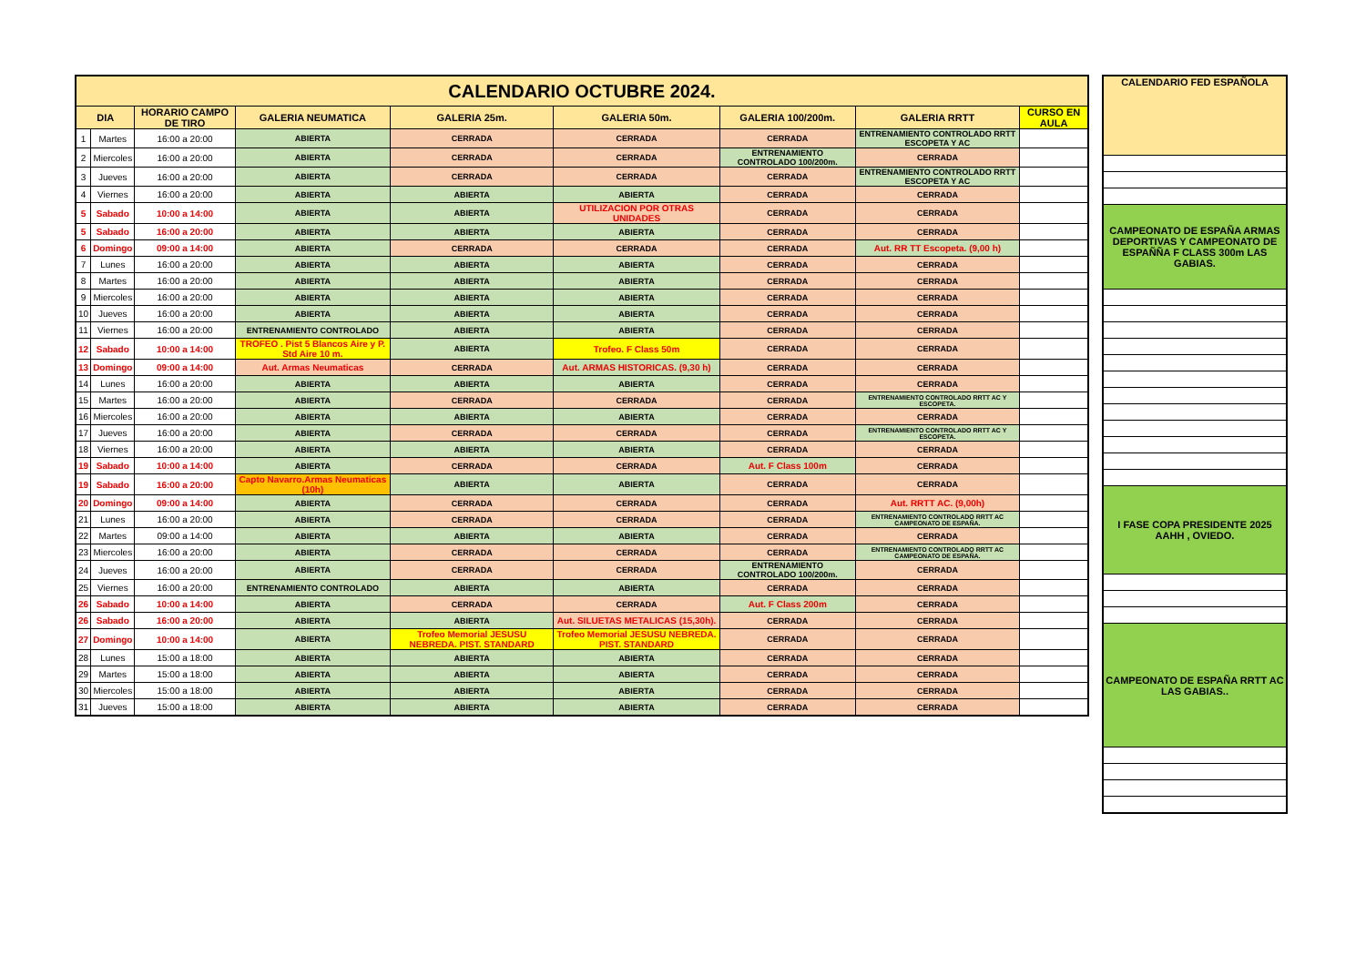| CALENDARIO OCTUBRE 2024. | | | | | | | | |
| --- | --- | --- | --- | --- | --- | --- | --- | --- |
| DIA | | HORARIO CAMPO DE TIRO | GALERIA NEUMATICA | GALERIA 25m. | GALERIA 50m. | GALERIA 100/200m. | GALERIA RRTT | CURSO EN AULA |
| 1 | Martes | 16:00 a 20:00 | ABIERTA | CERRADA | CERRADA | CERRADA | ENTRENAMIENTO CONTROLADO RRTT ESCOPETA Y AC | |
| 2 | Miercoles | 16:00 a 20:00 | ABIERTA | CERRADA | CERRADA | ENTRENAMIENTO CONTROLADO 100/200m. | CERRADA | |
| 3 | Jueves | 16:00 a 20:00 | ABIERTA | CERRADA | CERRADA | CERRADA | ENTRENAMIENTO CONTROLADO RRTT ESCOPETA Y AC | |
| 4 | Viernes | 16:00 a 20:00 | ABIERTA | ABIERTA | ABIERTA | CERRADA | CERRADA | |
| 5 | Sabado | 10:00 a 14:00 | ABIERTA | ABIERTA | UTILIZACION POR OTRAS UNIDADES | CERRADA | CERRADA | |
| 5 | Sabado | 16:00 a 20:00 | ABIERTA | ABIERTA | ABIERTA | CERRADA | CERRADA | |
| 6 | Domingo | 09:00 a 14:00 | ABIERTA | CERRADA | CERRADA | CERRADA | Aut. RR TT Escopeta. (9,00 h) | |
| 7 | Lunes | 16:00 a 20:00 | ABIERTA | ABIERTA | ABIERTA | CERRADA | CERRADA | |
| 8 | Martes | 16:00 a 20:00 | ABIERTA | ABIERTA | ABIERTA | CERRADA | CERRADA | |
| 9 | Miercoles | 16:00 a 20:00 | ABIERTA | ABIERTA | ABIERTA | CERRADA | CERRADA | |
| 10 | Jueves | 16:00 a 20:00 | ABIERTA | ABIERTA | ABIERTA | CERRADA | CERRADA | |
| 11 | Viernes | 16:00 a 20:00 | ENTRENAMIENTO CONTROLADO | ABIERTA | ABIERTA | CERRADA | CERRADA | |
| 12 | Sabado | 10:00 a 14:00 | TROFEO . Pist 5 Blancos Aire y P. Std Aire 10 m. | ABIERTA | Trofeo. F Class 50m | CERRADA | CERRADA | |
| 13 | Domingo | 09:00 a 14:00 | Aut. Armas Neumaticas | CERRADA | Aut. ARMAS HISTORICAS. (9,30 h) | CERRADA | CERRADA | |
| 14 | Lunes | 16:00 a 20:00 | ABIERTA | ABIERTA | ABIERTA | CERRADA | CERRADA | |
| 15 | Martes | 16:00 a 20:00 | ABIERTA | CERRADA | CERRADA | CERRADA | ENTRENAMIENTO CONTROLADO RRTT AC Y ESCOPETA. | |
| 16 | Miercoles | 16:00 a 20:00 | ABIERTA | ABIERTA | ABIERTA | CERRADA | CERRADA | |
| 17 | Jueves | 16:00 a 20:00 | ABIERTA | CERRADA | CERRADA | CERRADA | ENTRENAMIENTO CONTROLADO RRTT AC Y ESCOPETA. | |
| 18 | Viernes | 16:00 a 20:00 | ABIERTA | ABIERTA | ABIERTA | CERRADA | CERRADA | |
| 19 | Sabado | 10:00 a 14:00 | ABIERTA | CERRADA | CERRADA | Aut. F Class 100m | CERRADA | |
| 19 | Sabado | 16:00 a 20:00 | Capto Navarro.Armas Neumaticas (10h) | ABIERTA | ABIERTA | CERRADA | CERRADA | |
| 20 | Domingo | 09:00 a 14:00 | ABIERTA | CERRADA | CERRADA | CERRADA | Aut. RRTT AC. (9,00h) | |
| 21 | Lunes | 16:00 a 20:00 | ABIERTA | CERRADA | CERRADA | CERRADA | ENTRENAMIENTO CONTROLADO RRTT AC CAMPEONATO DE ESPAÑA. | |
| 22 | Martes | 09:00 a 14:00 | ABIERTA | ABIERTA | ABIERTA | CERRADA | CERRADA | |
| 23 | Miercoles | 16:00 a 20:00 | ABIERTA | CERRADA | CERRADA | CERRADA | ENTRENAMIENTO CONTROLADO RRTT AC CAMPEONATO DE ESPAÑA. | |
| 24 | Jueves | 16:00 a 20:00 | ABIERTA | CERRADA | CERRADA | ENTRENAMIENTO CONTROLADO 100/200m. | CERRADA | |
| 25 | Viernes | 16:00 a 20:00 | ENTRENAMIENTO CONTROLADO | ABIERTA | ABIERTA | CERRADA | CERRADA | |
| 26 | Sabado | 10:00 a 14:00 | ABIERTA | CERRADA | CERRADA | Aut. F Class 200m | CERRADA | |
| 26 | Sabado | 16:00 a 20:00 | ABIERTA | ABIERTA | Aut. SILUETAS METALICAS (15,30h). | CERRADA | CERRADA | |
| 27 | Domingo | 10:00 a 14:00 | ABIERTA | Trofeo Memorial JESUSU NEBREDA. PIST. STANDARD | Trofeo Memorial JESUSU NEBREDA. PIST. STANDARD | CERRADA | CERRADA | |
| 28 | Lunes | 15:00 a 18:00 | ABIERTA | ABIERTA | ABIERTA | CERRADA | CERRADA | |
| 29 | Martes | 15:00 a 18:00 | ABIERTA | ABIERTA | ABIERTA | CERRADA | CERRADA | |
| 30 | Miercoles | 15:00 a 18:00 | ABIERTA | ABIERTA | ABIERTA | CERRADA | CERRADA | |
| 31 | Jueves | 15:00 a 18:00 | ABIERTA | ABIERTA | ABIERTA | CERRADA | CERRADA | |
| CALENDARIO FED ESPAÑOLA |
| --- |
| CAMPEONATO DE ESPAÑA ARMAS DEPORTIVAS Y CAMPEONATO DE ESPAÑÑA F CLASS 300m LAS GABIAS. |
| I FASE COPA PRESIDENTE 2025 AAHH , OVIEDO. |
| CAMPEONATO DE ESPAÑA RRTT AC LAS GABIAS.. |